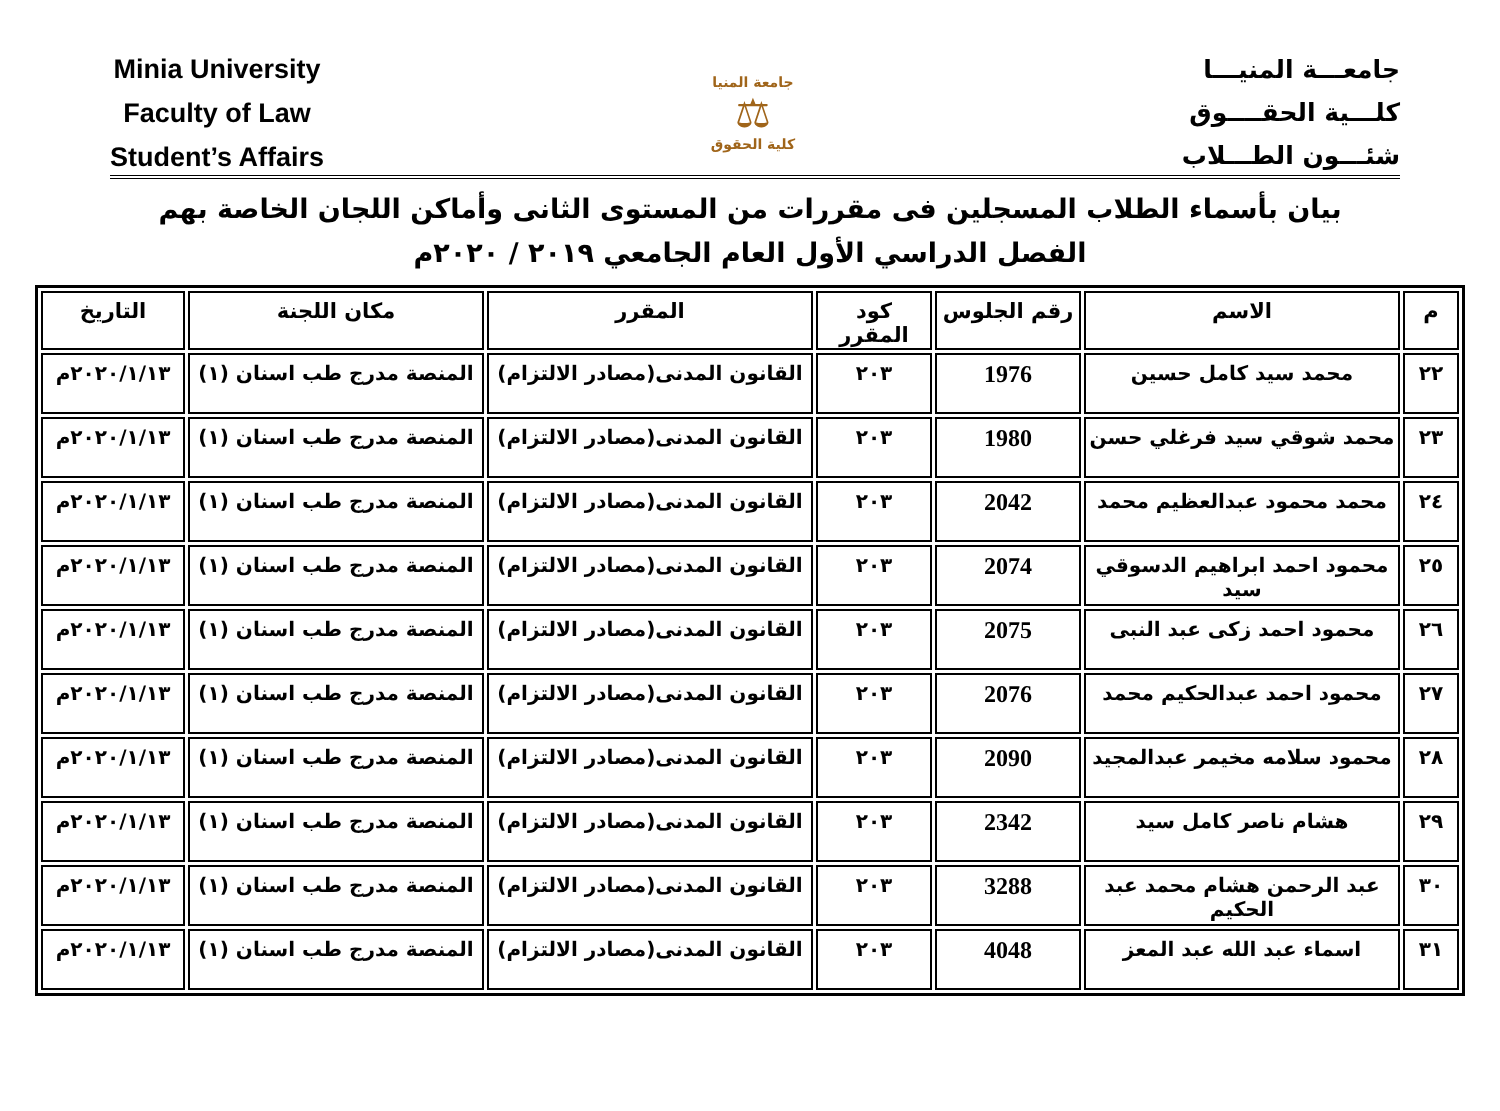Minia University
Faculty of Law
Student’s Affairs
جامعة المنيا
⚖
كلية الحقوق
جامعـــة المنيـــا
كلـــية الحقــــوق
شئـــون الطـــلاب
بيان بأسماء الطلاب المسجلين فى مقررات من المستوى الثانى وأماكن اللجان الخاصة بهم
الفصل الدراسي الأول العام الجامعي ٢٠١٩ / ٢٠٢٠م
| م | الاسم | رقم الجلوس | كود المقرر | المقرر | مكان اللجنة | التاريخ |
| --- | --- | --- | --- | --- | --- | --- |
| ٢٢ | محمد سيد كامل حسين | 1976 | ٢٠٣ | القانون المدنى(مصادر الالتزام) | المنصة مدرج طب اسنان (١) | ٢٠٢٠/١/١٣م |
| ٢٣ | محمد شوقي سيد فرغلي حسن | 1980 | ٢٠٣ | القانون المدنى(مصادر الالتزام) | المنصة مدرج طب اسنان (١) | ٢٠٢٠/١/١٣م |
| ٢٤ | محمد محمود عبدالعظيم محمد | 2042 | ٢٠٣ | القانون المدنى(مصادر الالتزام) | المنصة مدرج طب اسنان (١) | ٢٠٢٠/١/١٣م |
| ٢٥ | محمود احمد ابراهيم الدسوقي سيد | 2074 | ٢٠٣ | القانون المدنى(مصادر الالتزام) | المنصة مدرج طب اسنان (١) | ٢٠٢٠/١/١٣م |
| ٢٦ | محمود احمد زكى عبد النبى | 2075 | ٢٠٣ | القانون المدنى(مصادر الالتزام) | المنصة مدرج طب اسنان (١) | ٢٠٢٠/١/١٣م |
| ٢٧ | محمود احمد عبدالحكيم محمد | 2076 | ٢٠٣ | القانون المدنى(مصادر الالتزام) | المنصة مدرج طب اسنان (١) | ٢٠٢٠/١/١٣م |
| ٢٨ | محمود سلامه مخيمر عبدالمجيد | 2090 | ٢٠٣ | القانون المدنى(مصادر الالتزام) | المنصة مدرج طب اسنان (١) | ٢٠٢٠/١/١٣م |
| ٢٩ | هشام ناصر كامل سيد | 2342 | ٢٠٣ | القانون المدنى(مصادر الالتزام) | المنصة مدرج طب اسنان (١) | ٢٠٢٠/١/١٣م |
| ٣٠ | عبد الرحمن هشام محمد عبد الحكيم | 3288 | ٢٠٣ | القانون المدنى(مصادر الالتزام) | المنصة مدرج طب اسنان (١) | ٢٠٢٠/١/١٣م |
| ٣١ | اسماء عبد الله عبد المعز | 4048 | ٢٠٣ | القانون المدنى(مصادر الالتزام) | المنصة مدرج طب اسنان (١) | ٢٠٢٠/١/١٣م |